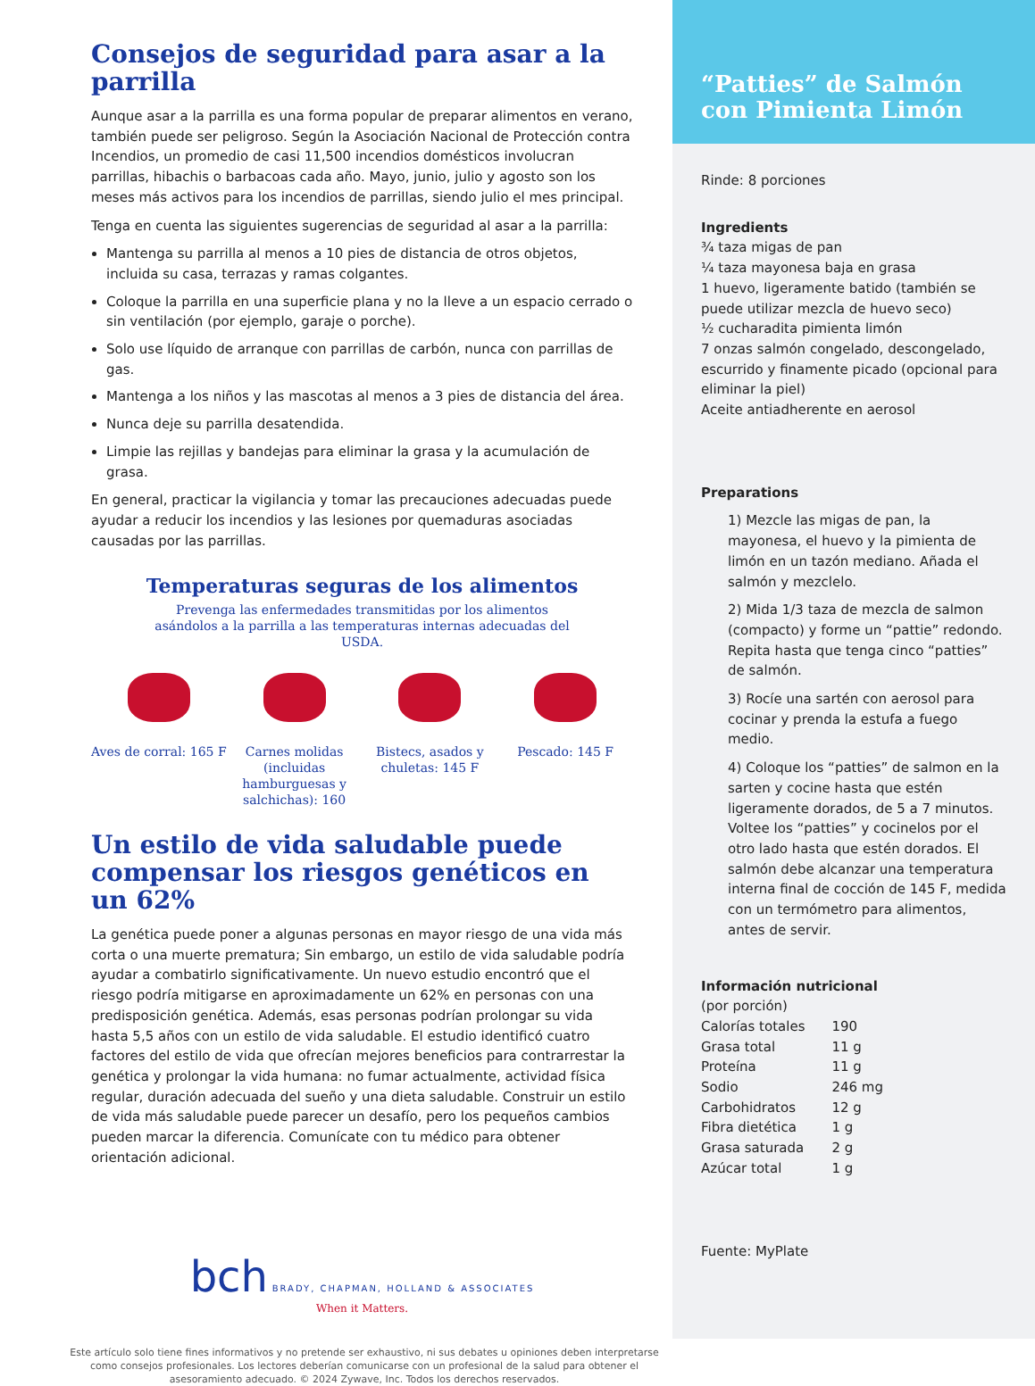Consejos de seguridad para asar a la parrilla
Aunque asar a la parrilla es una forma popular de preparar alimentos en verano, también puede ser peligroso. Según la Asociación Nacional de Protección contra Incendios, un promedio de casi 11,500 incendios domésticos involucran parrillas, hibachis o barbacoas cada año. Mayo, junio, julio y agosto son los meses más activos para los incendios de parrillas, siendo julio el mes principal.
Tenga en cuenta las siguientes sugerencias de seguridad al asar a la parrilla:
Mantenga su parrilla al menos a 10 pies de distancia de otros objetos, incluida su casa, terrazas y ramas colgantes.
Coloque la parrilla en una superficie plana y no la lleve a un espacio cerrado o sin ventilación (por ejemplo, garaje o porche).
Solo use líquido de arranque con parrillas de carbón, nunca con parrillas de gas.
Mantenga a los niños y las mascotas al menos a 3 pies de distancia del área.
Nunca deje su parrilla desatendida.
Limpie las rejillas y bandejas para eliminar la grasa y la acumulación de grasa.
En general, practicar la vigilancia y tomar las precauciones adecuadas puede ayudar a reducir los incendios y las lesiones por quemaduras asociadas causadas por las parrillas.
Temperaturas seguras de los alimentos
Prevenga las enfermedades transmitidas por los alimentos asándolos a la parrilla a las temperaturas internas adecuadas del USDA.
Aves de corral: 165 F Carnes molidas (incluidas hamburguesas y salchichas): 160
Bistecs, asados y chuletas: 145 F
Pescado: 145 F
Un estilo de vida saludable puede compensar los riesgos genéticos en un 62%
La genética puede poner a algunas personas en mayor riesgo de una vida más corta o una muerte prematura; Sin embargo, un estilo de vida saludable podría ayudar a combatirlo significativamente. Un nuevo estudio encontró que el riesgo podría mitigarse en aproximadamente un 62% en personas con una predisposición genética. Además, esas personas podrían prolongar su vida hasta 5,5 años con un estilo de vida saludable. El estudio identificó cuatro factores del estilo de vida que ofrecían mejores beneficios para contrarrestar la genética y prolongar la vida humana: no fumar actualmente, actividad física regular, duración adecuada del sueño y una dieta saludable. Construir un estilo de vida más saludable puede parecer un desafío, pero los pequeños cambios pueden marcar la diferencia. Comunícate con tu médico para obtener orientación adicional.
bch BRADY, CHAPMAN, HOLLAND & ASSOCIATES
When it Matters.
Este artículo solo tiene fines informativos y no pretende ser exhaustivo, ni sus debates u opiniones deben interpretarse como consejos profesionales. Los lectores deberían comunicarse con un profesional de la salud para obtener el asesoramiento adecuado. © 2024 Zywave, Inc. Todos los derechos reservados.
“Patties” de Salmón con Pimienta Limón
Rinde: 8 porciones
Ingredients
¾ taza migas de pan
¼ taza mayonesa baja en grasa
1 huevo, ligeramente batido (también se puede utilizar mezcla de huevo seco)
½ cucharadita pimienta limón
7 onzas salmón congelado, descongelado, escurrido y finamente picado (opcional para eliminar la piel)
Aceite antiadherente en aerosol
Preparations
1) Mezcle las migas de pan, la mayonesa, el huevo y la pimienta de limón en un tazón mediano. Añada el salmón y mezclelo.
2) Mida 1/3 taza de mezcla de salmon (compacto) y forme un “pattie” redondo. Repita hasta que tenga cinco “patties” de salmón.
3) Rocíe una sartén con aerosol para cocinar y prenda la estufa a fuego medio.
4) Coloque los “patties” de salmon en la sarten y cocine hasta que estén ligeramente dorados, de 5 a 7 minutos. Voltee los “patties” y cocinelos por el otro lado hasta que estén dorados. El salmón debe alcanzar una temperatura interna final de cocción de 145 F, medida con un termómetro para alimentos, antes de servir.
Información nutricional
(por porción)
| Calorías totales | 190 |
| Grasa total | 11 g |
| Proteína | 11 g |
| Sodio | 246 mg |
| Carbohidratos | 12 g |
| Fibra dietética | 1 g |
| Grasa saturada | 2 g |
| Azúcar total | 1 g |
Fuente: MyPlate